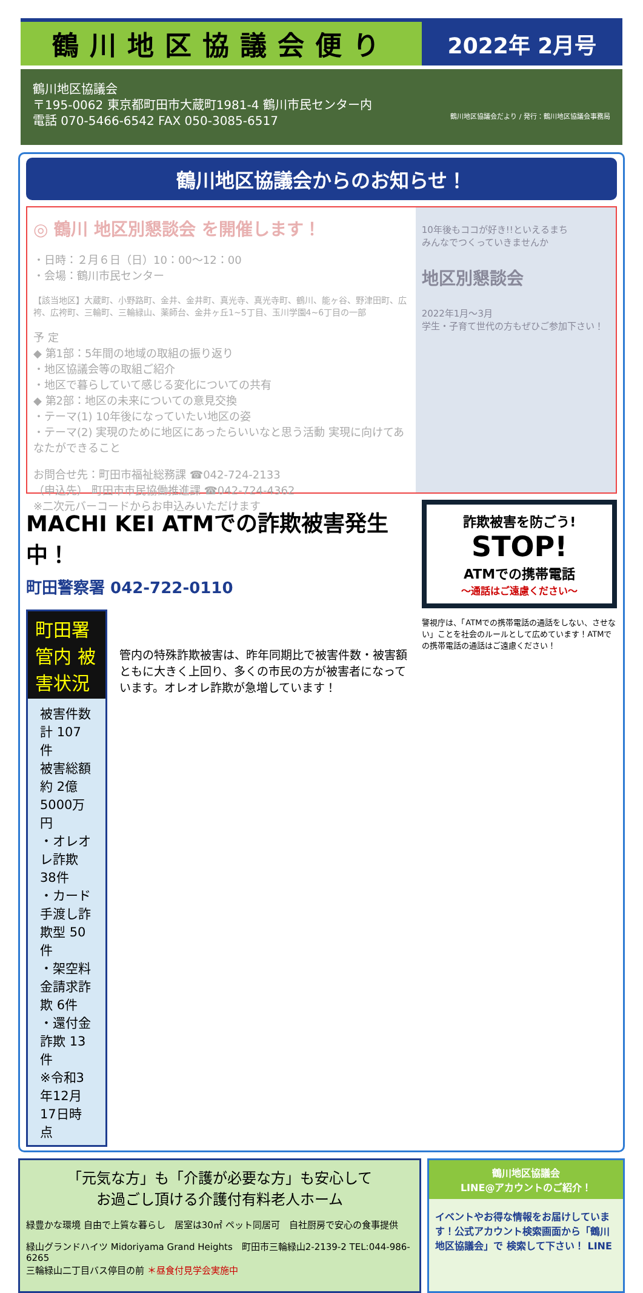鶴川地区協議会便り
2022年 2月号
鶴川地区協議会
〒195-0062 東京都町田市大蔵町1981-4 鶴川市民センター内
電話 070-5466-6542 FAX 050-3085-6517 鶴川地区協議会だより / 発行：鶴川地区協議会事務局
鶴川地区協議会からのお知らせ！
◎ 鶴川 地区別懇談会 を開催します！
・日時：２月６日（日）10：00〜12：00
・会場：鶴川市民センター
【該当地区】大蔵町、小野路町、金井、金井町、真光寺、真光寺町、鶴川、能ヶ谷、野津田町、広袴、広袴町、三輪町、三輪緑山、薬師台、金井ヶ丘1~5丁目、玉川学園4~6丁目の一部
予 定
◆ 第1部：5年間の地域の取組の振り返り
・地区協議会等の取組ご紹介
・地区で暮らしていて感じる変化についての共有
◆ 第2部：地区の未来についての意見交換
・テーマ(1) 10年後になっていたい地区の姿
・テーマ(2) 実現のために地区にあったらいいなと思う活動 実現に向けてあなたができること
お問合せ先：町田市福祉総務課 ☎042-724-2133
（申込先） 町田市市民協働推進課 ☎042-724-4362
※二次元バーコードからお申込みいただけます
10年後もココが好き!!といえるまち
みんなでつくっていきませんか
地区別懇談会
2022年1月〜3月
学生・子育て世代の方もぜひご参加下さい！
MACHI KEI ATMでの詐欺被害発生中！
町田警察署 042-722-0110
町田署管内 被害状況
被害件数 計 107件
被害総額 約 2億5000万円
・オレオレ詐欺 38件
・カード手渡し詐欺型 50件
・架空料金請求詐欺 6件
・還付金詐欺 13件
※令和3年12月17日時点
管内の特殊詐欺被害は、昨年同期比で被害件数・被害額ともに大きく上回り、多くの市民の方が被害者になっています。オレオレ詐欺が急増しています！
詐欺被害を防ごう!
STOP!
ATMでの携帯電話
〜通話はご遠慮ください〜
警視庁は、「ATMでの携帯電話の通話をしない、させない」ことを社会のルールとして広めています！ATMでの携帯電話の通話はご遠慮ください！
「元気な方」も「介護が必要な方」も安心して
お過ごし頂ける介護付有料老人ホーム
緑豊かな環境 自由で上質な暮らし　居室は30㎡ ペット同居可　自社厨房で安心の食事提供
緑山グランドハイツ Midoriyama Grand Heights　町田市三輪緑山2-2139-2 TEL:044-986-6265
三輪緑山二丁目バス停目の前 ＊昼食付見学会実施中
鶴川地区協議会
LINE@アカウントのご紹介！
イベントやお得な情報をお届けしています！公式アカウント検索画面から「鶴川地区協議会」で 検索して下さい！ LINE